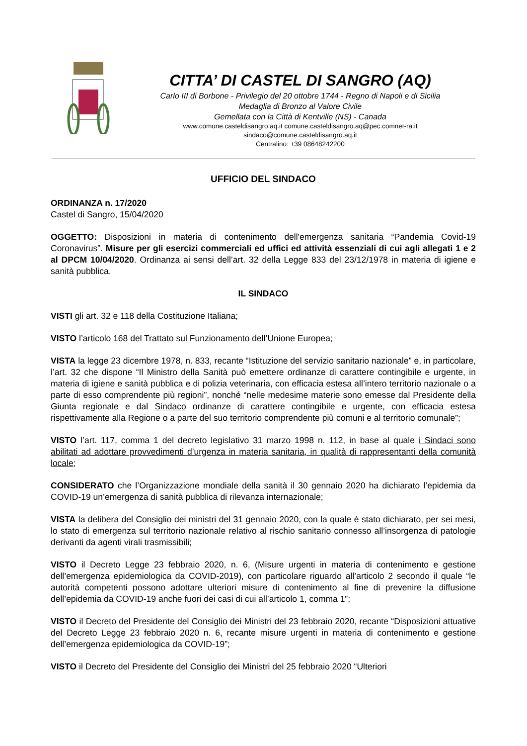CITTA’ DI CASTEL DI SANGRO (AQ)
Carlo III di Borbone - Privilegio del 20 ottobre 1744 - Regno di Napoli e di Sicilia
Medaglia di Bronzo al Valore Civile
Gemellata con la Città di Kentville (NS) - Canada
www.comune.casteldisangro.aq.it comune.casteldisangro.aq@pec.comnet-ra.it
sindaco@comune.casteldisangro.aq.it
Centralino: +39 08648242200
UFFICIO DEL SINDACO
ORDINANZA n. 17/2020
Castel di Sangro, 15/04/2020
OGGETTO: Disposizioni in materia di contenimento dell'emergenza sanitaria “Pandemia Covid-19 Coronavirus”. Misure per gli esercizi commerciali ed uffici ed attività essenziali di cui agli allegati 1 e 2 al DPCM 10/04/2020. Ordinanza ai sensi dell’art. 32 della Legge 833 del 23/12/1978 in materia di igiene e sanità pubblica.
IL SINDACO
VISTI gli art. 32 e 118 della Costituzione Italiana;
VISTO l’articolo 168 del Trattato sul Funzionamento dell’Unione Europea;
VISTA la legge 23 dicembre 1978, n. 833, recante “Istituzione del servizio sanitario nazionale” e, in particolare, l’art. 32 che dispone “Il Ministro della Sanità può emettere ordinanze di carattere contingibile e urgente, in materia di igiene e sanità pubblica e di polizia veterinaria, con efficacia estesa all’intero territorio nazionale o a parte di esso comprendente più regioni”, nonché “nelle medesime materie sono emesse dal Presidente della Giunta regionale e dal Sindaco ordinanze di carattere contingibile e urgente, con efficacia estesa rispettivamente alla Regione o a parte del suo territorio comprendente più comuni e al territorio comunale”;
VISTO l’art. 117, comma 1 del decreto legislativo 31 marzo 1998 n. 112, in base al quale i Sindaci sono abilitati ad adottare provvedimenti d’urgenza in materia sanitaria, in qualità di rappresentanti della comunità locale;
CONSIDERATO che l’Organizzazione mondiale della sanità il 30 gennaio 2020 ha dichiarato l’epidemia da COVID-19 un’emergenza di sanità pubblica di rilevanza internazionale;
VISTA la delibera del Consiglio dei ministri del 31 gennaio 2020, con la quale è stato dichiarato, per sei mesi, lo stato di emergenza sul territorio nazionale relativo al rischio sanitario connesso all’insorgenza di patologie derivanti da agenti virali trasmissibili;
VISTO il Decreto Legge 23 febbraio 2020, n. 6, (Misure urgenti in materia di contenimento e gestione dell’emergenza epidemiologica da COVID-2019), con particolare riguardo all’articolo 2 secondo il quale “le autorità competenti possono adottare ulteriori misure di contenimento al fine di prevenire la diffusione dell’epidemia da COVID-19 anche fuori dei casi di cui all’articolo 1, comma 1”;
VISTO il Decreto del Presidente del Consiglio dei Ministri del 23 febbraio 2020, recante “Disposizioni attuative del Decreto Legge 23 febbraio 2020 n. 6, recante misure urgenti in materia di contenimento e gestione dell’emergenza epidemiologica da COVID-19”;
VISTO il Decreto del Presidente del Consiglio dei Ministri del 25 febbraio 2020 “Ulteriori